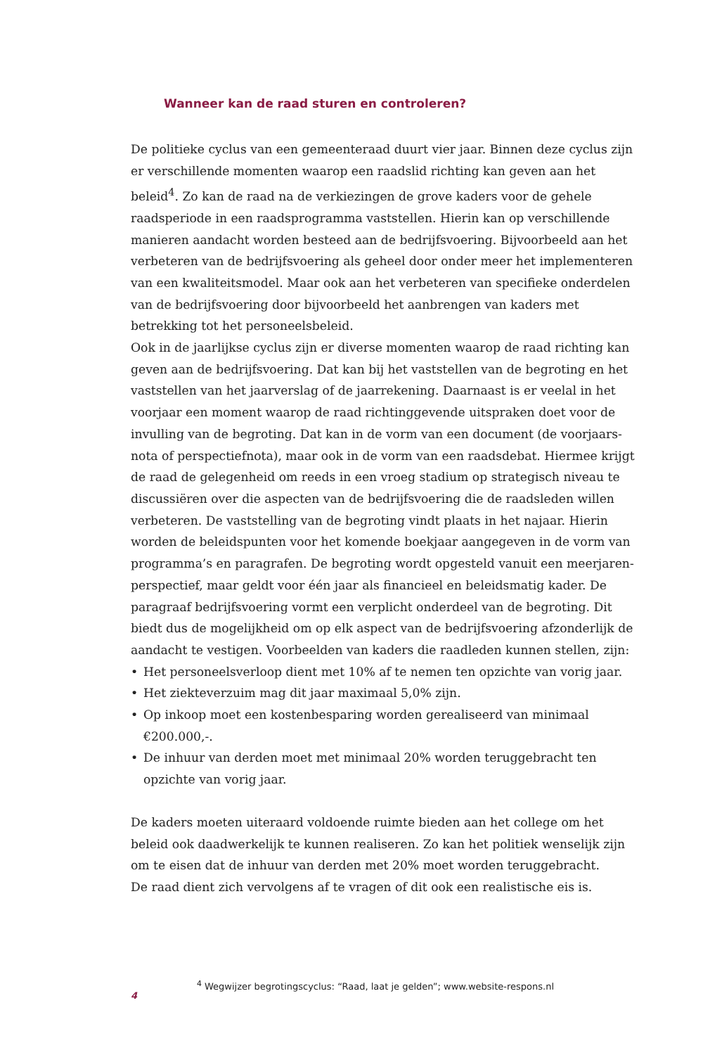Wanneer kan de raad sturen en controleren?
De politieke cyclus van een gemeenteraad duurt vier jaar. Binnen deze cyclus zijn er verschillende momenten waarop een raadslid richting kan geven aan het beleid<sup>4</sup>. Zo kan de raad na de verkiezingen de grove kaders voor de gehele raadsperiode in een raadsprogramma vaststellen. Hierin kan op verschillende manieren aandacht worden besteed aan de bedrijfsvoering. Bijvoorbeeld aan het verbeteren van de bedrijfsvoering als geheel door onder meer het implementeren van een kwaliteitsmodel. Maar ook aan het verbeteren van specifieke onderdelen van de bedrijfsvoering door bijvoorbeeld het aanbrengen van kaders met betrekking tot het personeelsbeleid.
Ook in de jaarlijkse cyclus zijn er diverse momenten waarop de raad richting kan geven aan de bedrijfsvoering. Dat kan bij het vaststellen van de begroting en het vaststellen van het jaarverslag of de jaarrekening. Daarnaast is er veelal in het voorjaar een moment waarop de raad richtinggevende uitspraken doet voor de invulling van de begroting. Dat kan in de vorm van een document (de voorjaars-nota of perspectiefnota), maar ook in de vorm van een raadsdebat. Hiermee krijgt de raad de gelegenheid om reeds in een vroeg stadium op strategisch niveau te discussiëren over die aspecten van de bedrijfsvoering die de raadsleden willen verbeteren. De vaststelling van de begroting vindt plaats in het najaar. Hierin worden de beleidspunten voor het komende boekjaar aangegeven in de vorm van programma’s en paragrafen. De begroting wordt opgesteld vanuit een meerjaren-perspectief, maar geldt voor één jaar als financieel en beleidsmatig kader. De paragraaf bedrijfsvoering vormt een verplicht onderdeel van de begroting. Dit biedt dus de mogelijkheid om op elk aspect van de bedrijfsvoering afzonderlijk de aandacht te vestigen. Voorbeelden van kaders die raadleden kunnen stellen, zijn:
• Het personeelsverloop dient met 10% af te nemen ten opzichte van vorig jaar.
• Het ziekteverzuim mag dit jaar maximaal 5,0% zijn.
• Op inkoop moet een kostenbesparing worden gerealiseerd van minimaal €200.000,-.
• De inhuur van derden moet met minimaal 20% worden teruggebracht ten opzichte van vorig jaar.
De kaders moeten uiteraard voldoende ruimte bieden aan het college om het beleid ook daadwerkelijk te kunnen realiseren. Zo kan het politiek wenselijk zijn om te eisen dat de inhuur van derden met 20% moet worden teruggebracht.
De raad dient zich vervolgens af te vragen of dit ook een realistische eis is.
<sup>4</sup> Wegwijzer begrotingscyclus: “Raad, laat je gelden”; www.website-respons.nl
4